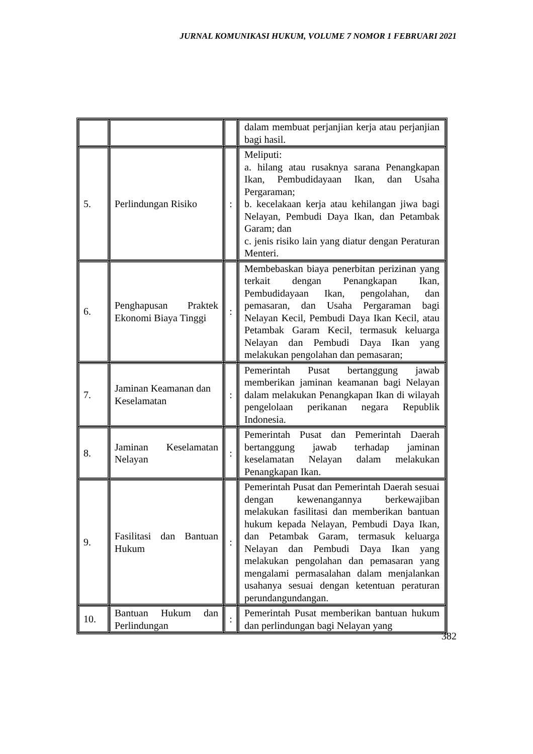JURNAL KOMUNIKASI HUKUM, VOLUME 7 NOMOR 1 FEBRUARI 2021
| | | | dalam membuat perjanjian kerja atau perjanjian bagi hasil. |
| 5. | Perlindungan Risiko | : | Meliputi: a. hilang atau rusaknya sarana Penangkapan Ikan, Pembudidayaan Ikan, dan Usaha Pergaraman; b. kecelakaan kerja atau kehilangan jiwa bagi Nelayan, Pembudi Daya Ikan, dan Petambak Garam; dan c. jenis risiko lain yang diatur dengan Peraturan Menteri. |
| 6. | Penghapusan Praktek Ekonomi Biaya Tinggi | : | Membebaskan biaya penerbitan perizinan yang terkait dengan Penangkapan Ikan, Pembudidayaan Ikan, pengolahan, dan pemasaran, dan Usaha Pergaraman bagi Nelayan Kecil, Pembudi Daya Ikan Kecil, atau Petambak Garam Kecil, termasuk keluarga Nelayan dan Pembudi Daya Ikan yang melakukan pengolahan dan pemasaran; |
| 7. | Jaminan Keamanan dan Keselamatan | : | Pemerintah Pusat bertanggung jawab memberikan jaminan keamanan bagi Nelayan dalam melakukan Penangkapan Ikan di wilayah pengelolaan perikanan negara Republik Indonesia. |
| 8. | Jaminan Keselamatan Nelayan | : | Pemerintah Pusat dan Pemerintah Daerah bertanggung jawab terhadap jaminan keselamatan Nelayan dalam melakukan Penangkapan Ikan. |
| 9. | Fasilitasi dan Bantuan Hukum | : | Pemerintah Pusat dan Pemerintah Daerah sesuai dengan kewenangannya berkewajiban melakukan fasilitasi dan memberikan bantuan hukum kepada Nelayan, Pembudi Daya Ikan, dan Petambak Garam, termasuk keluarga Nelayan dan Pembudi Daya Ikan yang melakukan pengolahan dan pemasaran yang mengalami permasalahan dalam menjalankan usahanya sesuai dengan ketentuan peraturan perundangundangan. |
| 10. | Bantuan Hukum dan Perlindungan | : | Pemerintah Pusat memberikan bantuan hukum dan perlindungan bagi Nelayan yang |
382